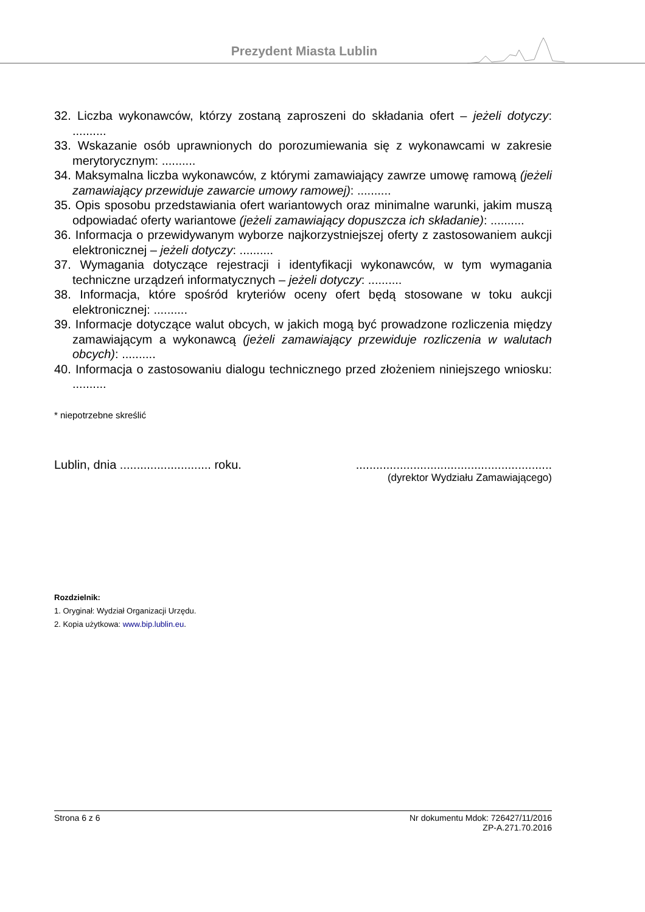Prezydent Miasta Lublin
32. Liczba wykonawców, którzy zostaną zaproszeni do składania ofert – jeżeli dotyczy: ..........
33. Wskazanie osób uprawnionych do porozumiewania się z wykonawcami w zakresie merytorycznym: ..........
34. Maksymalna liczba wykonawców, z którymi zamawiający zawrze umowę ramową (jeżeli zamawiający przewiduje zawarcie umowy ramowej): ..........
35. Opis sposobu przedstawiania ofert wariantowych oraz minimalne warunki, jakim muszą odpowiadać oferty wariantowe (jeżeli zamawiający dopuszcza ich składanie): ..........
36. Informacja o przewidywanym wyborze najkorzystniejszej oferty z zastosowaniem aukcji elektronicznej – jeżeli dotyczy: ..........
37. Wymagania dotyczące rejestracji i identyfikacji wykonawców, w tym wymagania techniczne urządzeń informatycznych – jeżeli dotyczy: ..........
38. Informacja, które spośród kryteriów oceny ofert będą stosowane w toku aukcji elektronicznej: ..........
39. Informacje dotyczące walut obcych, w jakich mogą być prowadzone rozliczenia między zamawiającym a wykonawcą (jeżeli zamawiający przewiduje rozliczenia w walutach obcych): ..........
40. Informacja o zastosowaniu dialogu technicznego przed złożeniem niniejszego wniosku: ..........
* niepotrzebne skreślić
Lublin, dnia ........................... roku...........................................................
(dyrektor Wydziału Zamawiającego)
Rozdzielnik:
1. Oryginał: Wydział Organizacji Urzędu.
2. Kopia użytkowa: www.bip.lublin.eu.
Strona 6 z 6 Nr dokumentu Mdok: 726427/11/2016
ZP-A.271.70.2016